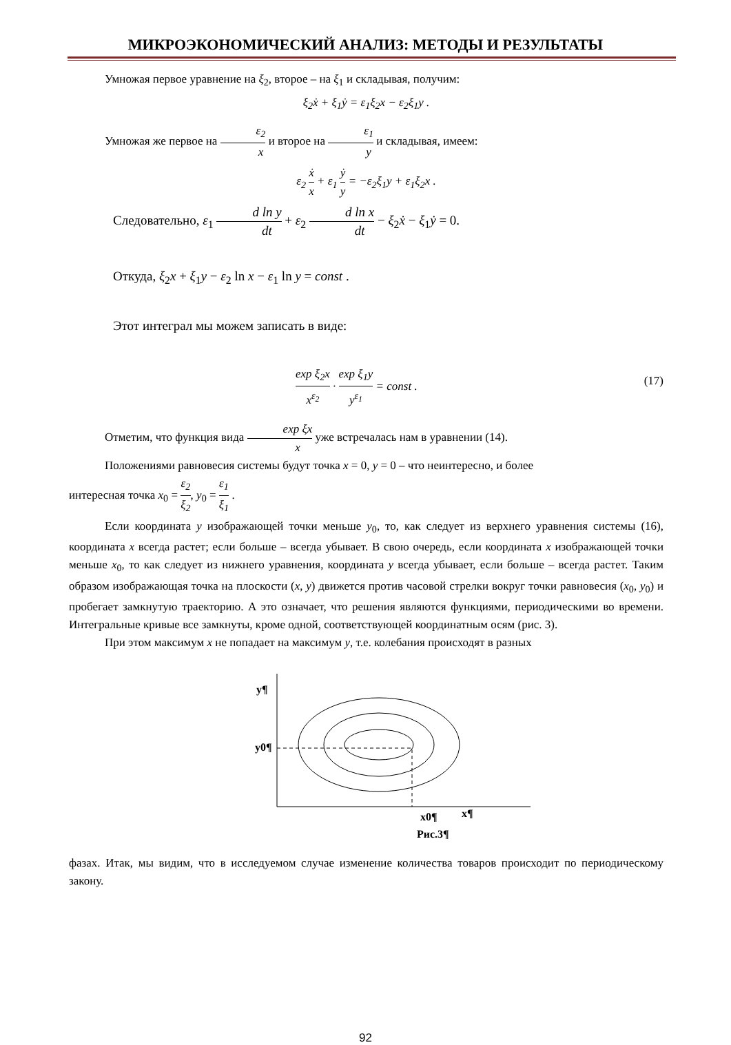МИКРОЭКОНОМИЧЕСКИЙ АНАЛИЗ: МЕТОДЫ И РЕЗУЛЬТАТЫ
Умножая первое уравнение на ξ<sub>2</sub>, второе – на ξ<sub>1</sub> и складывая, получим:
ξ<sub>2</sub>ẋ + ξ<sub>1</sub>ẏ = ε<sub>1</sub>ξ<sub>2</sub>x − ε<sub>2</sub>ξ<sub>1</sub>y .
Умножая же первое на ε<sub>2</sub> x и второе на ε<sub>1</sub> y и складывая, имеем:
ε<sub>2</sub> ẋ x + ε<sub>1</sub> ẏ y = −ε<sub>2</sub>ξ<sub>1</sub>y + ε<sub>1</sub>ξ<sub>2</sub>x .
Следовательно, ε<sub>1</sub> d ln y dt + ε<sub>2</sub> d ln x dt − ξ<sub>2</sub>ẋ − ξ<sub>1</sub>ẏ = 0.
Откуда, ξ<sub>2</sub>x + ξ<sub>1</sub>y − ε<sub>2</sub> ln x − ε<sub>1</sub> ln y = const .
Этот интеграл мы можем записать в виде:
exp ξ<sub>2</sub>x x<sup>ε<sub>2</sub></sup> · exp ξ<sub>1</sub>y y<sup>ε<sub>1</sub></sup> = const . (17)
Отметим, что функция вида exp ξx x уже встречалась нам в уравнении (14).
Положениями равновесия системы будут точка x = 0, y = 0 – что неинтересно, и более
интересная точка x<sub>0</sub> = ε<sub>2</sub> ξ<sub>2</sub>, y<sub>0</sub> = ε<sub>1</sub> ξ<sub>1</sub> .
Если координата y изображающей точки меньше y<sub>0</sub>, то, как следует из верхнего уравнения системы (16), координата x всегда растет; если больше – всегда убывает. В свою очередь, если координата x изображающей точки меньше x<sub>0</sub>, то как следует из нижнего уравнения, координата y всегда убывает, если больше – всегда растет. Таким образом изображающая точка на плоскости (x, y) движется против часовой стрелки вокруг точки равновесия (x<sub>0</sub>, y<sub>0</sub>) и пробегает замкнутую траекторию. А это означает, что решения являются функциями, периодическими во времени. Интегральные кривые все замкнуты, кроме одной, соответствующей координатным осям (рис. 3).
При этом максимум x не попадает на максимум y, т.е. колебания происходят в разных
y¶
y0¶
x0¶
x¶
Рис.3¶
фазах. Итак, мы видим, что в исследуемом случае изменение количества товаров происходит по периодическому закону.
92